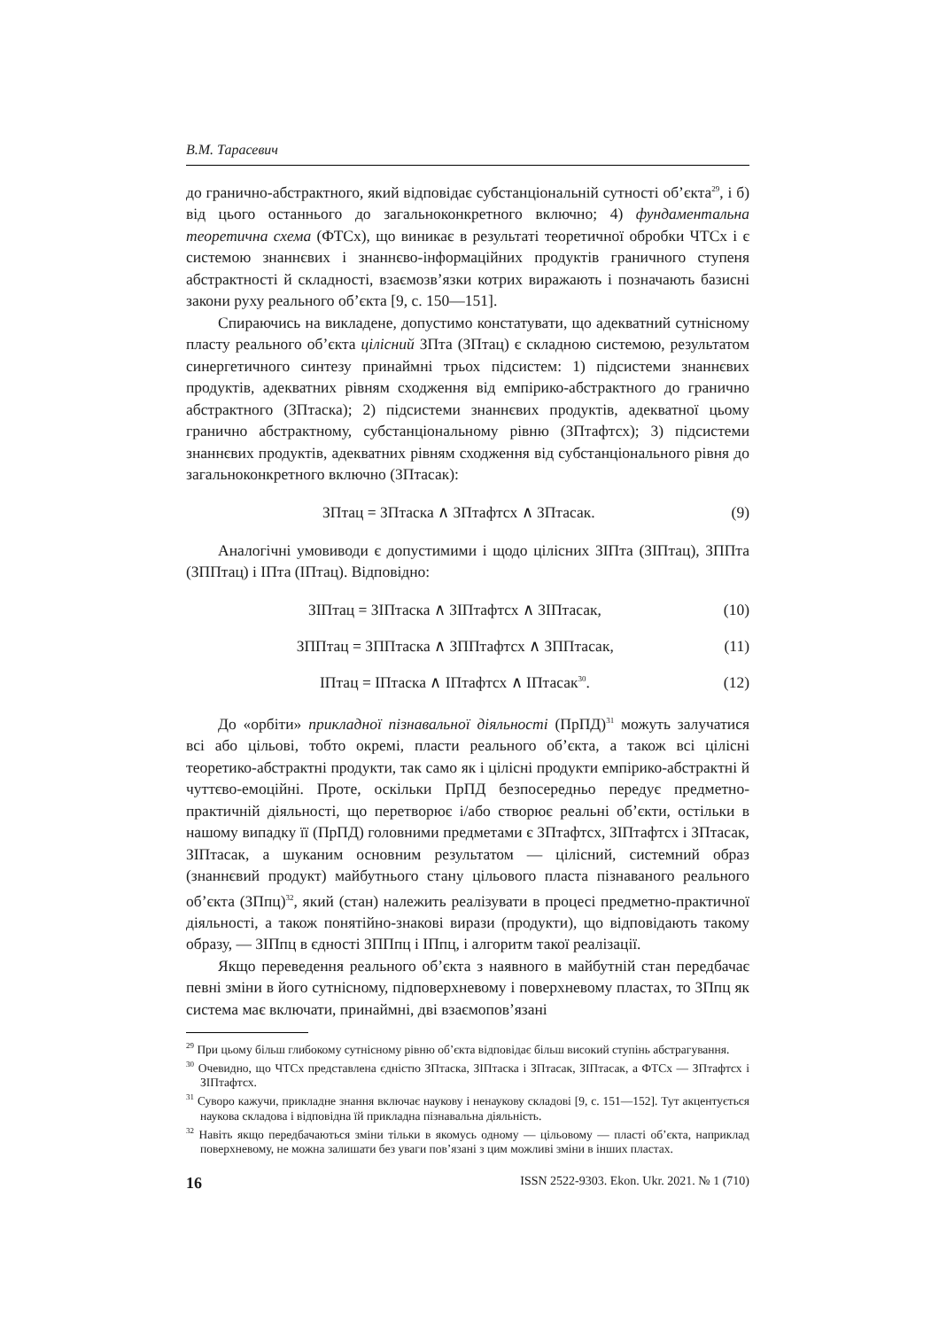В.М. Тарасевич
до гранично-абстрактного, який відповідає субстанціональній сутності об’єкта<sup>29</sup>, і б) від цього останнього до загальноконкретного включно; 4) фундаментальна теоретична схема (ФТСх), що виникає в результаті теоретичної обробки ЧТСх і є системою знаннєвих і знаннєво-інформаційних продуктів граничного ступеня абстрактності й складності, взаємозв’язки котрих виражають і позначають базисні закони руху реального об’єкта [9, с. 150—151].
Спираючись на викладене, допустимо констатувати, що адекватний сутнісному пласту реального об’єкта цілісний ЗПта (ЗПтац) є складною системою, результатом синергетичного синтезу принаймні трьох підсистем: 1) підсистеми знаннєвих продуктів, адекватних рівням сходження від емпірико-абстрактного до гранично абстрактного (ЗПтаска); 2) підсистеми знаннєвих продуктів, адекватної цьому гранично абстрактному, субстанціональному рівню (ЗПтафтсх); 3) підсистеми знаннєвих продуктів, адекватних рівням сходження від субстанціонального рівня до загальноконкретного включно (ЗПтасак):
ЗПтац = ЗПтаска ∧ ЗПтафтсх ∧ ЗПтасак. (9)
Аналогічні умовиводи є допустимими і щодо цілісних ЗІПта (ЗІПтац), ЗППта (ЗППтац) і ІПта (ІПтац). Відповідно:
ЗІПтац = ЗІПтаска ∧ ЗІПтафтсх ∧ ЗІПтасак, (10)
ЗППтац = ЗППтаска ∧ ЗППтафтсх ∧ ЗППтасак, (11)
ІПтац = ІПтаска ∧ ІПтафтсх ∧ ІПтасак<sup>30</sup>. (12)
До «орбіти» прикладної пізнавальної діяльності (ПрПД)<sup>31</sup> можуть залучатися всі або цільові, тобто окремі, пласти реального об’єкта, а також всі цілісні теоретико-абстрактні продукти, так само як і цілісні продукти емпірико-абстрактні й чуттєво-емоційні. Проте, оскільки ПрПД безпосередньо передує предметно-практичній діяльності, що перетворює і/або створює реальні об’єкти, остільки в нашому випадку її (ПрПД) головними предметами є ЗПтафтсх, ЗІПтафтсх і ЗПтасак, ЗІПтасак, а шуканим основним результатом — цілісний, системний образ (знаннєвий продукт) майбутнього стану цільового пласта пізнаваного реального об’єкта (ЗПпц)<sup>32</sup>, який (стан) належить реалізувати в процесі предметно-практичної діяльності, а також понятійно-знакові вирази (продукти), що відповідають такому образу, — ЗІПпц в єдності ЗППпц і ІПпц, і алгоритм такої реалізації.
Якщо переведення реального об’єкта з наявного в майбутній стан передбачає певні зміни в його сутнісному, підповерхневому і поверхневому пластах, то ЗПпц як система має включати, принаймні, дві взаємопов’язані
<sup>29</sup> При цьому більш глибокому сутнісному рівню об’єкта відповідає більш високий ступінь абстрагування.
<sup>30</sup> Очевидно, що ЧТСх представлена єдністю ЗПтаска, ЗІПтаска і ЗПтасак, ЗІПтасак, а ФТСх — ЗПтафтсх і ЗІПтафтсх.
<sup>31</sup> Суворо кажучи, прикладне знання включає наукову і ненаукову складові [9, с. 151—152]. Тут акцентується наукова складова і відповідна їй прикладна пізнавальна діяльність.
<sup>32</sup> Навіть якщо передбачаються зміни тільки в якомусь одному — цільовому — пласті об’єкта, наприклад поверхневому, не можна залишати без уваги пов’язані з цим можливі зміни в інших пластах.
16 ISSN 2522-9303. Ekon. Ukr. 2021. № 1 (710)